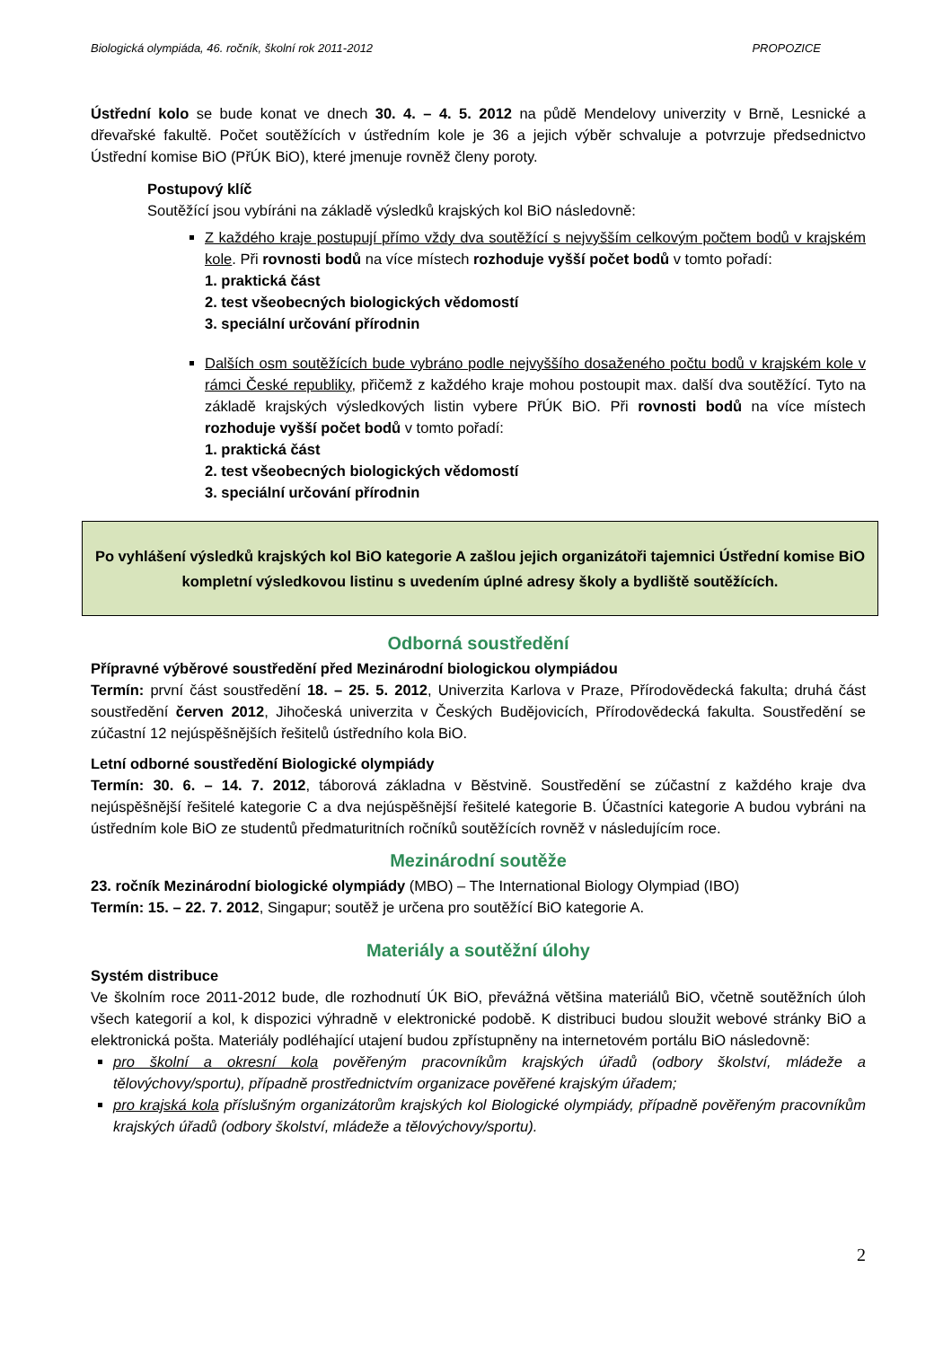Biologická olympiáda, 46. ročník, školní rok 2011-2012 PROPOZICE
Ústřední kolo se bude konat ve dnech 30. 4. – 4. 5. 2012 na půdě Mendelovy univerzity v Brně, Lesnické a dřevařské fakultě. Počet soutěžících v ústředním kole je 36 a jejich výběr schvaluje a potvrzuje předsednictvo Ústřední komise BiO (PřÚK BiO), které jmenuje rovněž členy poroty.
Postupový klíč
Soutěžící jsou vybíráni na základě výsledků krajských kol BiO následovně:
Z každého kraje postupují přímo vždy dva soutěžící s nejvyšším celkovým počtem bodů v krajském kole. Při rovnosti bodů na více místech rozhoduje vyšší počet bodů v tomto pořadí:
1. praktická část
2. test všeobecných biologických vědomostí
3. speciální určování přírodnin
Dalších osm soutěžících bude vybráno podle nejvyššího dosaženého počtu bodů v krajském kole v rámci České republiky, přičemž z každého kraje mohou postoupit max. další dva soutěžící. Tyto na základě krajských výsledkových listin vybere PřÚK BiO. Při rovnosti bodů na více místech rozhoduje vyšší počet bodů v tomto pořadí:
1. praktická část
2. test všeobecných biologických vědomostí
3. speciální určování přírodnin
Po vyhlášení výsledků krajských kol BiO kategorie A zašlou jejich organizátoři tajemnici Ústřední komise BiO kompletní výsledkovou listinu s uvedením úplné adresy školy a bydliště soutěžících.
Odborná soustředění
Přípravné výběrové soustředění před Mezinárodní biologickou olympiádou
Termín: první část soustředění 18. – 25. 5. 2012, Univerzita Karlova v Praze, Přírodovědecká fakulta; druhá část soustředění červen 2012, Jihočeská univerzita v Českých Budějovicích, Přírodovědecká fakulta. Soustředění se zúčastní 12 nejúspěšnějších řešitelů ústředního kola BiO.
Letní odborné soustředění Biologické olympiády
Termín: 30. 6. – 14. 7. 2012, táborová základna v Běstvině. Soustředění se zúčastní z každého kraje dva nejúspěšnější řešitelé kategorie C a dva nejúspěšnější řešitelé kategorie B. Účastníci kategorie A budou vybráni na ústředním kole BiO ze studentů předmaturitních ročníků soutěžících rovněž v následujícím roce.
Mezinárodní soutěže
23. ročník Mezinárodní biologické olympiády (MBO) – The International Biology Olympiad (IBO)
Termín: 15. – 22. 7. 2012, Singapur; soutěž je určena pro soutěžící BiO kategorie A.
Materiály a soutěžní úlohy
Systém distribuce
Ve školním roce 2011-2012 bude, dle rozhodnutí ÚK BiO, převážná většina materiálů BiO, včetně soutěžních úloh všech kategorií a kol, k dispozici výhradně v elektronické podobě. K distribuci budou sloužit webové stránky BiO a elektronická pošta. Materiály podléhající utajení budou zpřístupněny na internetovém portálu BiO následovně:
pro školní a okresní kola pověřeným pracovníkům krajských úřadů (odbory školství, mládeže a tělovýchovy/sportu), případně prostřednictvím organizace pověřené krajským úřadem;
pro krajská kola příslušným organizátorům krajských kol Biologické olympiády, případně pověřeným pracovníkům krajských úřadů (odbory školství, mládeže a tělovýchovy/sportu).
2